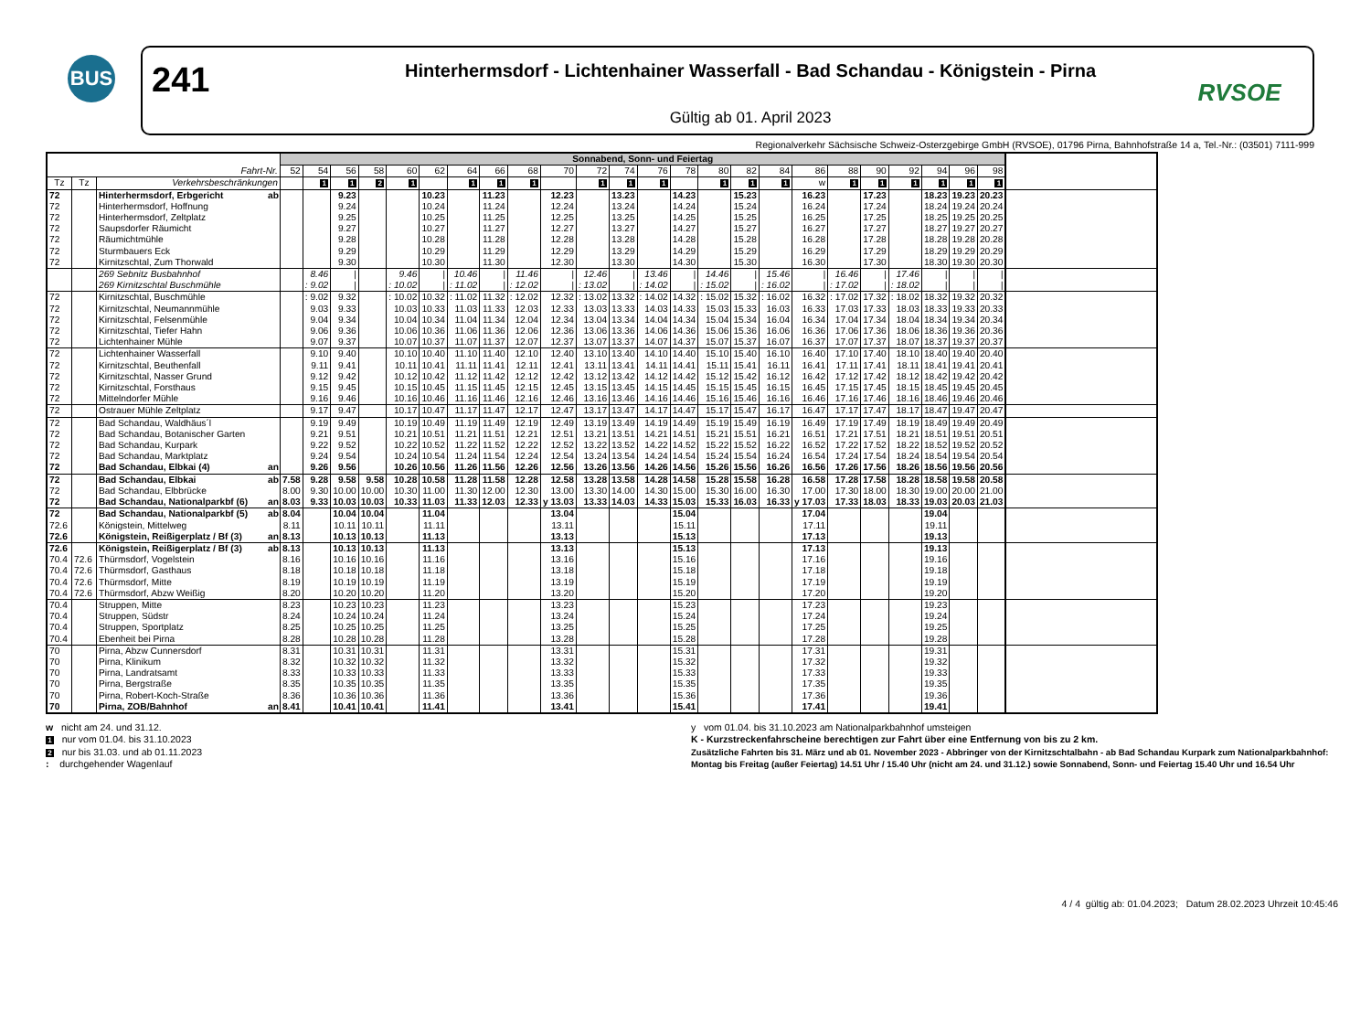BUS
241
Hinterhermsdorf - Lichtenhainer Wasserfall - Bad Schandau - Königstein - Pirna
Gültig ab 01. April 2023
RVSOE
Regionalverkehr Sächsische Schweiz-Osterzgebirge GmbH (RVSOE), 01796 Pirna, Bahnhofstraße 14 a, Tel.-Nr.: (03501) 7111-999
| | | | | Sonnabend, Sonn- und Feiertag | | | | | | | | | | | | | | | | | | | | | | | | |
| Fahrt-Nr. | | | | 52 | 54 | 56 | 58 | 60 | 62 | 64 | 66 | 68 | 70 | 72 | 74 | 76 | 78 | 80 | 82 | 84 | 86 | 88 | 90 | 92 | 94 | 96 | 98 | |
| Tz | Tz | Verkehrsbeschränkungen | | | 1 | 1 | 2 | 1 | | 1 | 1 | 1 | | 1 | 1 | 1 | | 1 | 1 | 1 | w | 1 | 1 | 1 | 1 | 1 | 1 | |
| 72 | | Hinterhermsdorf, Erbgericht | ab | | | 9.23 | | | 10.23 | | 11.23 | | 12.23 | | 13.23 | | 14.23 | | 15.23 | | 16.23 | | 17.23 | | 18.23 | 19.23 | 20.23 | |
| 72 | | Hinterhermsdorf, Hoffnung | | | | 9.24 | | | 10.24 | | 11.24 | | 12.24 | | 13.24 | | 14.24 | | 15.24 | | 16.24 | | 17.24 | | 18.24 | 19.24 | 20.24 | |
| 72 | | Hinterhermsdorf, Zeltplatz | | | | 9.25 | | | 10.25 | | 11.25 | | 12.25 | | 13.25 | | 14.25 | | 15.25 | | 16.25 | | 17.25 | | 18.25 | 19.25 | 20.25 | |
| 72 | | Saupsdorfer Räumicht | | | | 9.27 | | | 10.27 | | 11.27 | | 12.27 | | 13.27 | | 14.27 | | 15.27 | | 16.27 | | 17.27 | | 18.27 | 19.27 | 20.27 | |
| 72 | | Räumichtmühle | | | | 9.28 | | | 10.28 | | 11.28 | | 12.28 | | 13.28 | | 14.28 | | 15.28 | | 16.28 | | 17.28 | | 18.28 | 19.28 | 20.28 | |
| 72 | | Sturmbauers Eck | | | | 9.29 | | | 10.29 | | 11.29 | | 12.29 | | 13.29 | | 14.29 | | 15.29 | | 16.29 | | 17.29 | | 18.29 | 19.29 | 20.29 | |
| 72 | | Kirnitzschtal, Zum Thorwald | | | | 9.30 | | | 10.30 | | 11.30 | | 12.30 | | 13.30 | | 14.30 | | 15.30 | | 16.30 | | 17.30 | | 18.30 | 19.30 | 20.30 | |
| | | 269 Sebnitz Busbahnhof | | | 8.46 | / | | 9.46 | / | 10.46 | / | 11.46 | / | 12.46 | / | 13.46 | / | 14.46 | / | 15.46 | / | 16.46 | / | 17.46 | / | / | / | |
| | | 269 Kirnitzschtal Buschmühle | | | : 9.02 | / | | : 10.02 | / | : 11.02 | / | : 12.02 | / | : 13.02 | / | : 14.02 | / | : 15.02 | / | : 16.02 | / | : 17.02 | / | : 18.02 | / | / | / | |
| 72 | | Kirnitzschtal, Buschmühle | | | : 9.02 | 9.32 | | : 10.02 | 10.32 | : 11.02 | 11.32 | : 12.02 | 12.32 | : 13.02 | 13.32 | : 14.02 | 14.32 | : 15.02 | 15.32 | : 16.02 | 16.32 | : 17.02 | 17.32 | : 18.02 | 18.32 | 19.32 | 20.32 | |
| 72 | | Kirnitzschtal, Neumannmühle | | | 9.03 | 9.33 | | 10.03 | 10.33 | 11.03 | 11.33 | 12.03 | 12.33 | 13.03 | 13.33 | 14.03 | 14.33 | 15.03 | 15.33 | 16.03 | 16.33 | 17.03 | 17.33 | 18.03 | 18.33 | 19.33 | 20.33 | |
| 72 | | Kirnitzschtal, Felsenmühle | | | 9.04 | 9.34 | | 10.04 | 10.34 | 11.04 | 11.34 | 12.04 | 12.34 | 13.04 | 13.34 | 14.04 | 14.34 | 15.04 | 15.34 | 16.04 | 16.34 | 17.04 | 17.34 | 18.04 | 18.34 | 19.34 | 20.34 | |
| 72 | | Kirnitzschtal, Tiefer Hahn | | | 9.06 | 9.36 | | 10.06 | 10.36 | 11.06 | 11.36 | 12.06 | 12.36 | 13.06 | 13.36 | 14.06 | 14.36 | 15.06 | 15.36 | 16.06 | 16.36 | 17.06 | 17.36 | 18.06 | 18.36 | 19.36 | 20.36 | |
| 72 | | Lichtenhainer Mühle | | | 9.07 | 9.37 | | 10.07 | 10.37 | 11.07 | 11.37 | 12.07 | 12.37 | 13.07 | 13.37 | 14.07 | 14.37 | 15.07 | 15.37 | 16.07 | 16.37 | 17.07 | 17.37 | 18.07 | 18.37 | 19.37 | 20.37 | |
| 72 | | Lichtenhainer Wasserfall | | | 9.10 | 9.40 | | 10.10 | 10.40 | 11.10 | 11.40 | 12.10 | 12.40 | 13.10 | 13.40 | 14.10 | 14.40 | 15.10 | 15.40 | 16.10 | 16.40 | 17.10 | 17.40 | 18.10 | 18.40 | 19.40 | 20.40 | |
| 72 | | Kirnitzschtal, Beuthenfall | | | 9.11 | 9.41 | | 10.11 | 10.41 | 11.11 | 11.41 | 12.11 | 12.41 | 13.11 | 13.41 | 14.11 | 14.41 | 15.11 | 15.41 | 16.11 | 16.41 | 17.11 | 17.41 | 18.11 | 18.41 | 19.41 | 20.41 | |
| 72 | | Kirnitzschtal, Nasser Grund | | | 9.12 | 9.42 | | 10.12 | 10.42 | 11.12 | 11.42 | 12.12 | 12.42 | 13.12 | 13.42 | 14.12 | 14.42 | 15.12 | 15.42 | 16.12 | 16.42 | 17.12 | 17.42 | 18.12 | 18.42 | 19.42 | 20.42 | |
| 72 | | Kirnitzschtal, Forsthaus | | | 9.15 | 9.45 | | 10.15 | 10.45 | 11.15 | 11.45 | 12.15 | 12.45 | 13.15 | 13.45 | 14.15 | 14.45 | 15.15 | 15.45 | 16.15 | 16.45 | 17.15 | 17.45 | 18.15 | 18.45 | 19.45 | 20.45 | |
| 72 | | Mittelndorfer Mühle | | | 9.16 | 9.46 | | 10.16 | 10.46 | 11.16 | 11.46 | 12.16 | 12.46 | 13.16 | 13.46 | 14.16 | 14.46 | 15.16 | 15.46 | 16.16 | 16.46 | 17.16 | 17.46 | 18.16 | 18.46 | 19.46 | 20.46 | |
| 72 | | Ostrauer Mühle Zeltplatz | | | 9.17 | 9.47 | | 10.17 | 10.47 | 11.17 | 11.47 | 12.17 | 12.47 | 13.17 | 13.47 | 14.17 | 14.47 | 15.17 | 15.47 | 16.17 | 16.47 | 17.17 | 17.47 | 18.17 | 18.47 | 19.47 | 20.47 | |
| 72 | | Bad Schandau, Waldhäus´l | | | 9.19 | 9.49 | | 10.19 | 10.49 | 11.19 | 11.49 | 12.19 | 12.49 | 13.19 | 13.49 | 14.19 | 14.49 | 15.19 | 15.49 | 16.19 | 16.49 | 17.19 | 17.49 | 18.19 | 18.49 | 19.49 | 20.49 | |
| 72 | | Bad Schandau, Botanischer Garten | | | 9.21 | 9.51 | | 10.21 | 10.51 | 11.21 | 11.51 | 12.21 | 12.51 | 13.21 | 13.51 | 14.21 | 14.51 | 15.21 | 15.51 | 16.21 | 16.51 | 17.21 | 17.51 | 18.21 | 18.51 | 19.51 | 20.51 | |
| 72 | | Bad Schandau, Kurpark | | | 9.22 | 9.52 | | 10.22 | 10.52 | 11.22 | 11.52 | 12.22 | 12.52 | 13.22 | 13.52 | 14.22 | 14.52 | 15.22 | 15.52 | 16.22 | 16.52 | 17.22 | 17.52 | 18.22 | 18.52 | 19.52 | 20.52 | |
| 72 | | Bad Schandau, Marktplatz | | | 9.24 | 9.54 | | 10.24 | 10.54 | 11.24 | 11.54 | 12.24 | 12.54 | 13.24 | 13.54 | 14.24 | 14.54 | 15.24 | 15.54 | 16.24 | 16.54 | 17.24 | 17.54 | 18.24 | 18.54 | 19.54 | 20.54 | |
| 72 | | Bad Schandau, Elbkai (4) | an | | 9.26 | 9.56 | | 10.26 | 10.56 | 11.26 | 11.56 | 12.26 | 12.56 | 13.26 | 13.56 | 14.26 | 14.56 | 15.26 | 15.56 | 16.26 | 16.56 | 17.26 | 17.56 | 18.26 | 18.56 | 19.56 | 20.56 | |
| 72 | | Bad Schandau, Elbkai | ab | 7.58 | 9.28 | 9.58 | 9.58 | 10.28 | 10.58 | 11.28 | 11.58 | 12.28 | 12.58 | 13.28 | 13.58 | 14.28 | 14.58 | 15.28 | 15.58 | 16.28 | 16.58 | 17.28 | 17.58 | 18.28 | 18.58 | 19.58 | 20.58 | |
| 72 | | Bad Schandau, Elbbrücke | | 8.00 | 9.30 | 10.00 | 10.00 | 10.30 | 11.00 | 11.30 | 12.00 | 12.30 | 13.00 | 13.30 | 14.00 | 14.30 | 15.00 | 15.30 | 16.00 | 16.30 | 17.00 | 17.30 | 18.00 | 18.30 | 19.00 | 20.00 | 21.00 | |
| 72 | | Bad Schandau, Nationalparkbf (6) | an | 8.03 | 9.33 | 10.03 | 10.03 | 10.33 | 11.03 | 11.33 | 12.03 | 12.33 | y 13.03 | 13.33 | 14.03 | 14.33 | 15.03 | 15.33 | 16.03 | 16.33 | y 17.03 | 17.33 | 18.03 | 18.33 | 19.03 | 20.03 | 21.03 | |
| 72 | | Bad Schandau, Nationalparkbf (5) | ab | 8.04 | | 10.04 | 10.04 | | 11.04 | | | | 13.04 | | | | 15.04 | | | | 17.04 | | | | 19.04 | | | |
| 72.6 | | Königstein, Mittelweg | | 8.11 | | 10.11 | 10.11 | | 11.11 | | | | 13.11 | | | | 15.11 | | | | 17.11 | | | | 19.11 | | | |
| 72.6 | | Königstein, Reißigerplatz / Bf (3) | an | 8.13 | | 10.13 | 10.13 | | 11.13 | | | | 13.13 | | | | 15.13 | | | | 17.13 | | | | 19.13 | | | |
| 72.6 | | Königstein, Reißigerplatz / Bf (3) | ab | 8.13 | | 10.13 | 10.13 | | 11.13 | | | | 13.13 | | | | 15.13 | | | | 17.13 | | | | 19.13 | | | |
| 70.4 | 72.6 | Thürmsdorf, Vogelstein | | 8.16 | | 10.16 | 10.16 | | 11.16 | | | | 13.16 | | | | 15.16 | | | | 17.16 | | | | 19.16 | | | |
| 70.4 | 72.6 | Thürmsdorf, Gasthaus | | 8.18 | | 10.18 | 10.18 | | 11.18 | | | | 13.18 | | | | 15.18 | | | | 17.18 | | | | 19.18 | | | |
| 70.4 | 72.6 | Thürmsdorf, Mitte | | 8.19 | | 10.19 | 10.19 | | 11.19 | | | | 13.19 | | | | 15.19 | | | | 17.19 | | | | 19.19 | | | |
| 70.4 | 72.6 | Thürmsdorf, Abzw Weißig | | 8.20 | | 10.20 | 10.20 | | 11.20 | | | | 13.20 | | | | 15.20 | | | | 17.20 | | | | 19.20 | | | |
| 70.4 | | Struppen, Mitte | | 8.23 | | 10.23 | 10.23 | | 11.23 | | | | 13.23 | | | | 15.23 | | | | 17.23 | | | | 19.23 | | | |
| 70.4 | | Struppen, Südstr | | 8.24 | | 10.24 | 10.24 | | 11.24 | | | | 13.24 | | | | 15.24 | | | | 17.24 | | | | 19.24 | | | |
| 70.4 | | Struppen, Sportplatz | | 8.25 | | 10.25 | 10.25 | | 11.25 | | | | 13.25 | | | | 15.25 | | | | 17.25 | | | | 19.25 | | | |
| 70.4 | | Ebenheit bei Pirna | | 8.28 | | 10.28 | 10.28 | | 11.28 | | | | 13.28 | | | | 15.28 | | | | 17.28 | | | | 19.28 | | | |
| 70 | | Pirna, Abzw Cunnersdorf | | 8.31 | | 10.31 | 10.31 | | 11.31 | | | | 13.31 | | | | 15.31 | | | | 17.31 | | | | 19.31 | | | |
| 70 | | Pirna, Klinikum | | 8.32 | | 10.32 | 10.32 | | 11.32 | | | | 13.32 | | | | 15.32 | | | | 17.32 | | | | 19.32 | | | |
| 70 | | Pirna, Landratsamt | | 8.33 | | 10.33 | 10.33 | | 11.33 | | | | 13.33 | | | | 15.33 | | | | 17.33 | | | | 19.33 | | | |
| 70 | | Pirna, Bergstraße | | 8.35 | | 10.35 | 10.35 | | 11.35 | | | | 13.35 | | | | 15.35 | | | | 17.35 | | | | 19.35 | | | |
| 70 | | Pirna, Robert-Koch-Straße | | 8.36 | | 10.36 | 10.36 | | 11.36 | | | | 13.36 | | | | 15.36 | | | | 17.36 | | | | 19.36 | | | |
| 70 | | Pirna, ZOB/Bahnhof | an | 8.41 | | 10.41 | 10.41 | | 11.41 | | | | 13.41 | | | | 15.41 | | | | 17.41 | | | | 19.41 | | | |
w nicht am 24. und 31.12.
1 nur vom 01.04. bis 31.10.2023
2 nur bis 31.03. und ab 01.11.2023
: durchgehender Wagenlauf
y vom 01.04. bis 31.10.2023 am Nationalparkbahnhof umsteigen
K - Kurzstreckenfahrscheine berechtigen zur Fahrt über eine Entfernung von bis zu 2 km.
Zusätzliche Fahrten bis 31. März und ab 01. November 2023 - Abbringer von der Kirnitzschtalbahn - ab Bad Schandau Kurpark zum Nationalparkbahnhof:
Montag bis Freitag (außer Feiertag) 14.51 Uhr / 15.40 Uhr (nicht am 24. und 31.12.) sowie Sonnabend, Sonn- und Feiertag 15.40 Uhr und 16.54 Uhr
4 / 4 gültig ab: 01.04.2023; Datum 28.02.2023 Uhrzeit 10:45:46